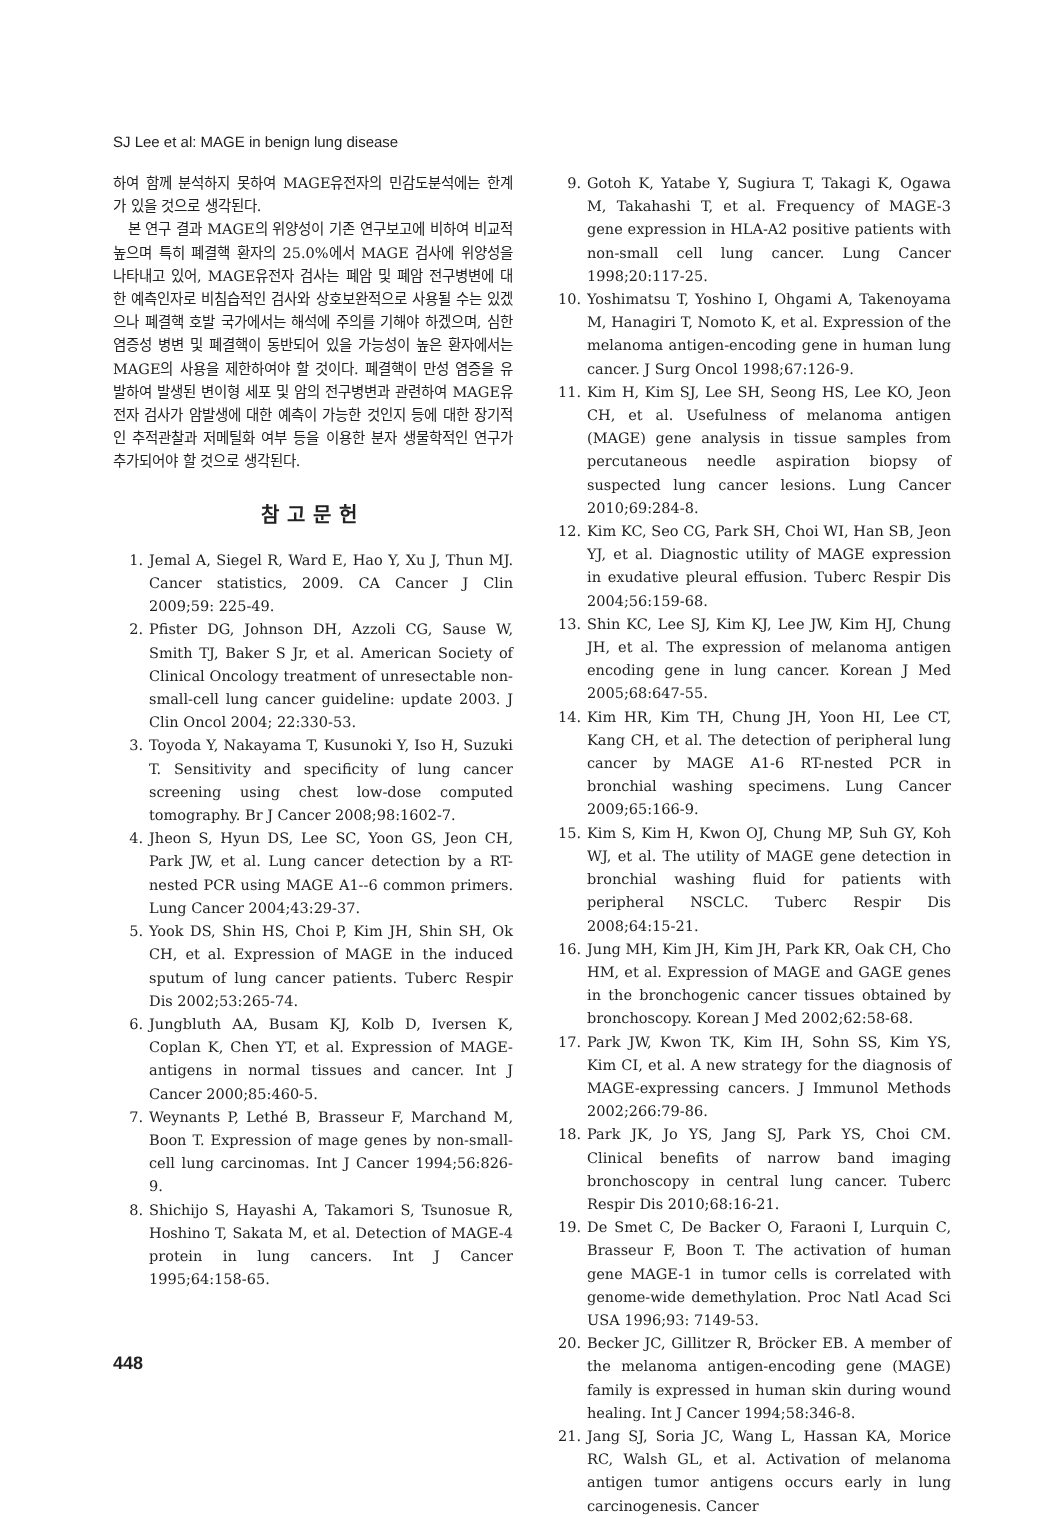SJ Lee et al: MAGE in benign lung disease
하여 함께 분석하지 못하여 MAGE유전자의 민감도분석에는 한계가 있을 것으로 생각된다.
본 연구 결과 MAGE의 위양성이 기존 연구보고에 비하여 비교적 높으며 특히 폐결핵 환자의 25.0%에서 MAGE 검사에 위양성을 나타내고 있어, MAGE유전자 검사는 폐암 및 폐암 전구병변에 대한 예측인자로 비침습적인 검사와 상호보완적으로 사용될 수는 있겠으나 폐결핵 호발 국가에서는 해석에 주의를 기해야 하겠으며, 심한 염증성 병변 및 폐결핵이 동반되어 있을 가능성이 높은 환자에서는 MAGE의 사용을 제한하여야 할 것이다. 폐결핵이 만성 염증을 유발하여 발생된 변이형 세포 및 암의 전구병변과 관련하여 MAGE유전자 검사가 암발생에 대한 예측이 가능한 것인지 등에 대한 장기적인 추적관찰과 저메틸화 여부 등을 이용한 분자 생물학적인 연구가 추가되어야 할 것으로 생각된다.
참고문헌
1. Jemal A, Siegel R, Ward E, Hao Y, Xu J, Thun MJ. Cancer statistics, 2009. CA Cancer J Clin 2009;59: 225-49.
2. Pfister DG, Johnson DH, Azzoli CG, Sause W, Smith TJ, Baker S Jr, et al. American Society of Clinical Oncology treatment of unresectable non-small-cell lung cancer guideline: update 2003. J Clin Oncol 2004; 22:330-53.
3. Toyoda Y, Nakayama T, Kusunoki Y, Iso H, Suzuki T. Sensitivity and specificity of lung cancer screening using chest low-dose computed tomography. Br J Cancer 2008;98:1602-7.
4. Jheon S, Hyun DS, Lee SC, Yoon GS, Jeon CH, Park JW, et al. Lung cancer detection by a RT-nested PCR using MAGE A1--6 common primers. Lung Cancer 2004;43:29-37.
5. Yook DS, Shin HS, Choi P, Kim JH, Shin SH, Ok CH, et al. Expression of MAGE in the induced sputum of lung cancer patients. Tuberc Respir Dis 2002;53:265-74.
6. Jungbluth AA, Busam KJ, Kolb D, Iversen K, Coplan K, Chen YT, et al. Expression of MAGE-antigens in normal tissues and cancer. Int J Cancer 2000;85:460-5.
7. Weynants P, Lethé B, Brasseur F, Marchand M, Boon T. Expression of mage genes by non-small-cell lung carcinomas. Int J Cancer 1994;56:826-9.
8. Shichijo S, Hayashi A, Takamori S, Tsunosue R, Hoshino T, Sakata M, et al. Detection of MAGE-4 protein in lung cancers. Int J Cancer 1995;64:158-65.
9. Gotoh K, Yatabe Y, Sugiura T, Takagi K, Ogawa M, Takahashi T, et al. Frequency of MAGE-3 gene expression in HLA-A2 positive patients with non-small cell lung cancer. Lung Cancer 1998;20:117-25.
10. Yoshimatsu T, Yoshino I, Ohgami A, Takenoyama M, Hanagiri T, Nomoto K, et al. Expression of the melanoma antigen-encoding gene in human lung cancer. J Surg Oncol 1998;67:126-9.
11. Kim H, Kim SJ, Lee SH, Seong HS, Lee KO, Jeon CH, et al. Usefulness of melanoma antigen (MAGE) gene analysis in tissue samples from percutaneous needle aspiration biopsy of suspected lung cancer lesions. Lung Cancer 2010;69:284-8.
12. Kim KC, Seo CG, Park SH, Choi WI, Han SB, Jeon YJ, et al. Diagnostic utility of MAGE expression in exudative pleural effusion. Tuberc Respir Dis 2004;56:159-68.
13. Shin KC, Lee SJ, Kim KJ, Lee JW, Kim HJ, Chung JH, et al. The expression of melanoma antigen encoding gene in lung cancer. Korean J Med 2005;68:647-55.
14. Kim HR, Kim TH, Chung JH, Yoon HI, Lee CT, Kang CH, et al. The detection of peripheral lung cancer by MAGE A1-6 RT-nested PCR in bronchial washing specimens. Lung Cancer 2009;65:166-9.
15. Kim S, Kim H, Kwon OJ, Chung MP, Suh GY, Koh WJ, et al. The utility of MAGE gene detection in bronchial washing fluid for patients with peripheral NSCLC. Tuberc Respir Dis 2008;64:15-21.
16. Jung MH, Kim JH, Kim JH, Park KR, Oak CH, Cho HM, et al. Expression of MAGE and GAGE genes in the bronchogenic cancer tissues obtained by bronchoscopy. Korean J Med 2002;62:58-68.
17. Park JW, Kwon TK, Kim IH, Sohn SS, Kim YS, Kim CI, et al. A new strategy for the diagnosis of MAGE-expressing cancers. J Immunol Methods 2002;266:79-86.
18. Park JK, Jo YS, Jang SJ, Park YS, Choi CM. Clinical benefits of narrow band imaging bronchoscopy in central lung cancer. Tuberc Respir Dis 2010;68:16-21.
19. De Smet C, De Backer O, Faraoni I, Lurquin C, Brasseur F, Boon T. The activation of human gene MAGE-1 in tumor cells is correlated with genome-wide demethylation. Proc Natl Acad Sci USA 1996;93: 7149-53.
20. Becker JC, Gillitzer R, Bröcker EB. A member of the melanoma antigen-encoding gene (MAGE) family is expressed in human skin during wound healing. Int J Cancer 1994;58:346-8.
21. Jang SJ, Soria JC, Wang L, Hassan KA, Morice RC, Walsh GL, et al. Activation of melanoma antigen tumor antigens occurs early in lung carcinogenesis. Cancer
448